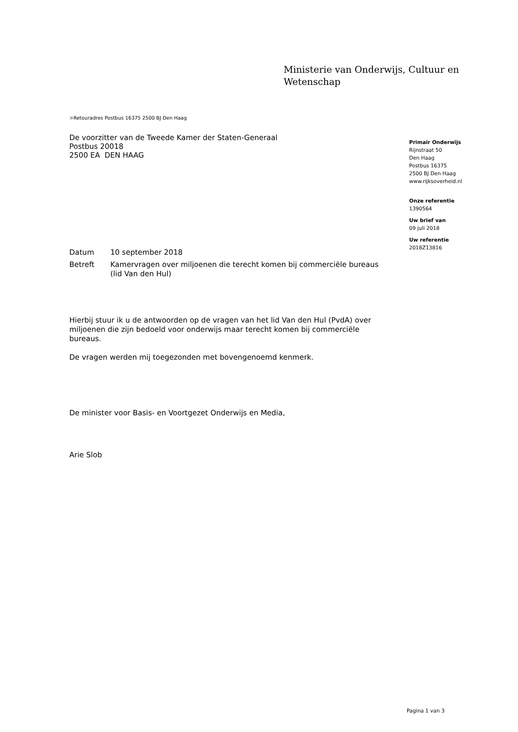Ministerie van Onderwijs, Cultuur en
Wetenschap
>Retouradres Postbus 16375 2500 BJ Den Haag
De voorzitter van de Tweede Kamer der Staten-Generaal
Postbus 20018
2500 EA DEN HAAG
Primair Onderwijs
Rijnstraat 50
Den Haag
Postbus 16375
2500 BJ Den Haag
www.rijksoverheid.nl
Onze referentie
1390564
Uw brief van
09 juli 2018
Uw referentie
2018Z13816
| Datum | 10 september 2018 |
| Betreft | Kamervragen over miljoenen die terecht komen bij commerciële bureaus (lid Van den Hul) |
Hierbij stuur ik u de antwoorden op de vragen van het lid Van den Hul (PvdA) over miljoenen die zijn bedoeld voor onderwijs maar terecht komen bij commerciële bureaus.
De vragen werden mij toegezonden met bovengenoemd kenmerk.
De minister voor Basis- en Voortgezet Onderwijs en Media,
Arie Slob
Pagina 1 van 3